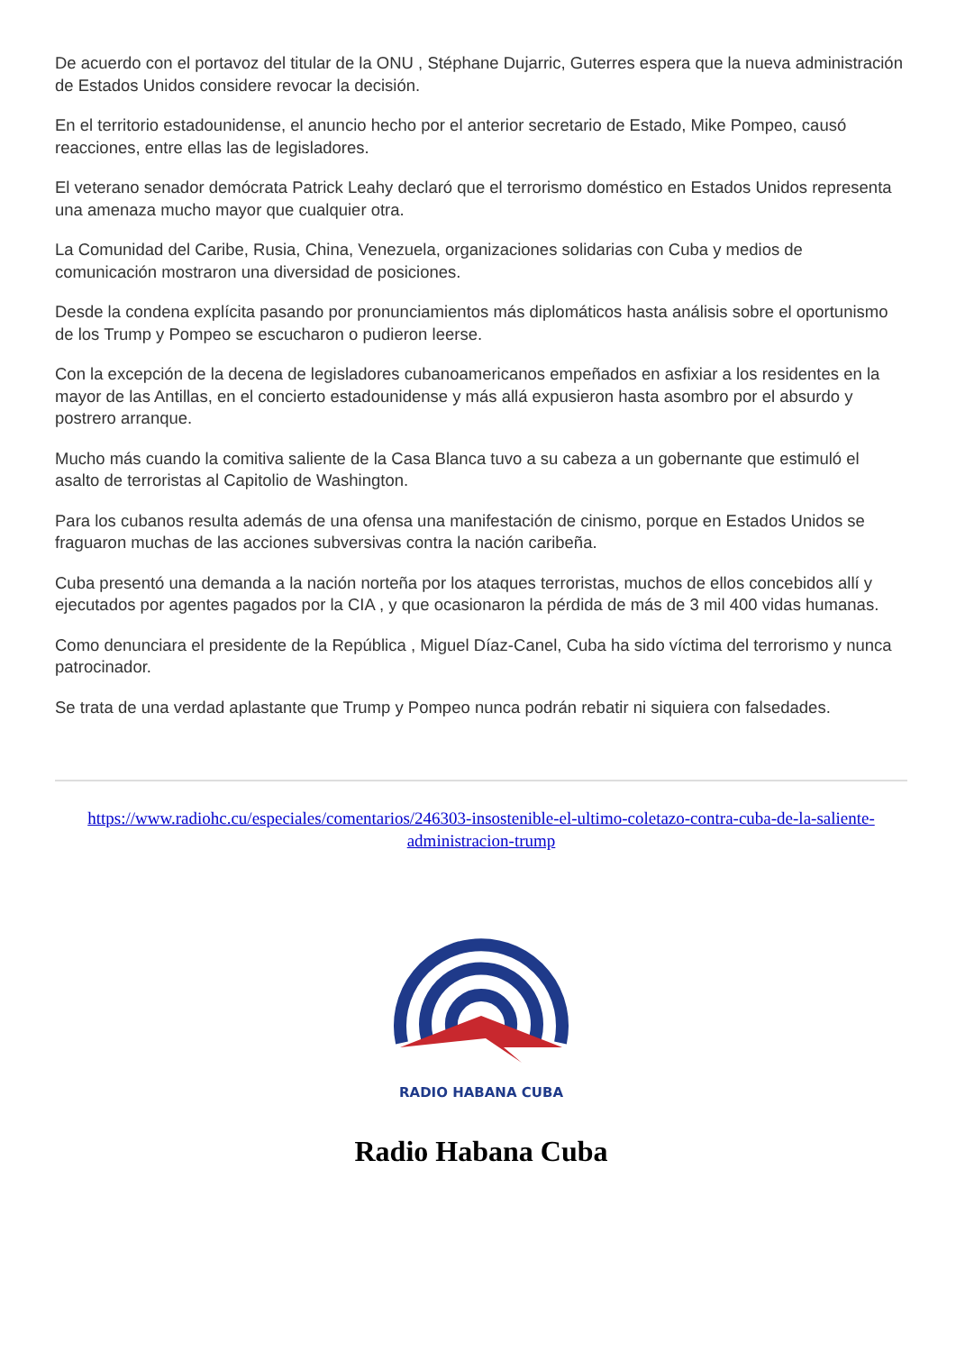De acuerdo con el portavoz del titular de la ONU , Stéphane Dujarric, Guterres espera que la nueva administración de Estados Unidos considere revocar la decisión.
En el territorio estadounidense, el anuncio hecho por el anterior secretario de Estado, Mike Pompeo, causó reacciones, entre ellas las de legisladores.
El veterano senador demócrata Patrick Leahy declaró que el terrorismo doméstico en Estados Unidos representa una amenaza mucho mayor que cualquier otra.
La Comunidad del Caribe, Rusia, China, Venezuela, organizaciones solidarias con Cuba y medios de comunicación mostraron una diversidad de posiciones.
Desde la condena explícita pasando por pronunciamientos más diplomáticos hasta análisis sobre el oportunismo de los Trump y Pompeo se escucharon o pudieron leerse.
Con la excepción de la decena de legisladores cubanoamericanos empeñados en asfixiar a los residentes en la mayor de las Antillas, en el concierto estadounidense y más allá expusieron hasta asombro por el absurdo y postrero arranque.
Mucho más cuando la comitiva saliente de la Casa Blanca tuvo a su cabeza a un gobernante que estimuló el asalto de terroristas al Capitolio de Washington.
Para los cubanos resulta además de una ofensa una manifestación de cinismo, porque en Estados Unidos se fraguaron muchas de las acciones subversivas contra la nación caribeña.
Cuba presentó una demanda a la nación norteña por los ataques terroristas, muchos de ellos concebidos allí y ejecutados por agentes pagados por la CIA , y que ocasionaron la pérdida de más de 3 mil 400 vidas humanas.
Como denunciara el presidente de la República , Miguel Díaz-Canel, Cuba ha sido víctima del terrorismo y nunca patrocinador.
Se trata de una verdad aplastante que Trump y Pompeo nunca podrán rebatir ni siquiera con falsedades.
https://www.radiohc.cu/especiales/comentarios/246303-insostenible-el-ultimo-coletazo-contra-cuba-de-la-saliente-administracion-trump
RADIO HABANA CUBA
Radio Habana Cuba